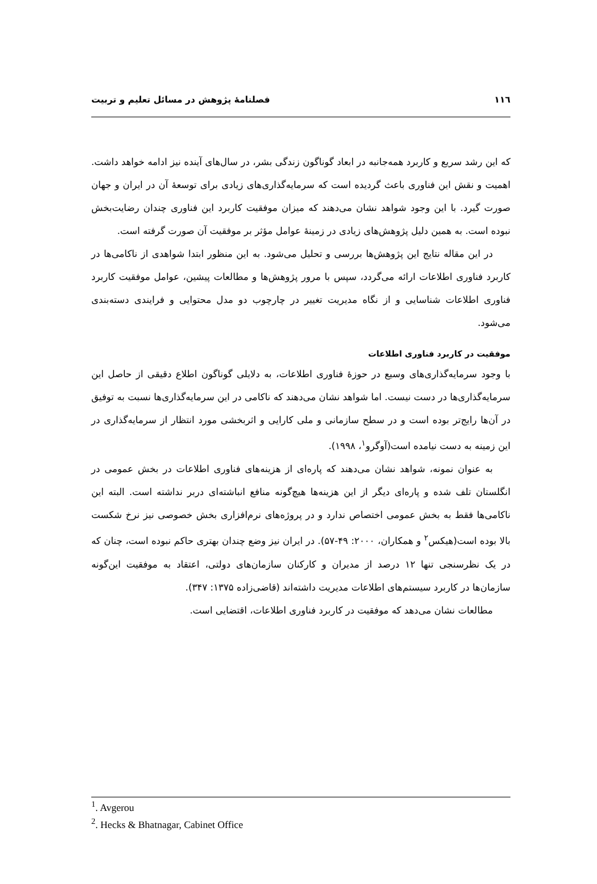۱۱٦ فصلنامهٔ پژوهش در مسائل تعلیم و تربیت
که این رشد سریع و کاربرد همه‌جانبه در ابعاد گوناگون زندگی بشر، در سال‌های آینده نیز ادامه خواهد داشت. اهمیت و نقش این فناوری باعث گردیده است که سرمایه‌گذاری‌های زیادی برای توسعهٔ آن در ایران و جهان صورت گیرد. با این وجود شواهد نشان می‌دهند که میزان موفقیت کاربرد این فناوری چندان رضایت‌بخش نبوده است. به همین دلیل پژوهش‌های زیادی در زمینهٔ عوامل مؤثر بر موفقیت آن صورت گرفته است.
در این مقاله نتایج این پژوهش‌ها بررسی و تحلیل می‌شود. به این منظور ابتدا شواهدی از ناکامی‌ها در کاربرد فناوری اطلاعات ارائه می‌گردد، سپس با مرور پژوهش‌ها و مطالعات پیشین، عوامل موفقیت کاربرد فناوری اطلاعات شناسایی و از نگاه مدیریت تغییر در چارچوب دو مدل محتوایی و فرایندی دسته‌بندی می‌شود.
موفقیت در کاربرد فناوری اطلاعات
با وجود سرمایه‌گذاری‌های وسیع در حوزهٔ فناوری اطلاعات، به دلایلی گوناگون اطلاع دقیقی از حاصل این سرمایه‌گذاری‌ها در دست نیست. اما شواهد نشان می‌دهند که ناکامی در این سرمایه‌گذاری‌ها نسبت به توفیق در آن‌ها رایج‌تر بوده است و در سطح سازمانی و ملی کارایی و اثربخشی مورد انتظار از سرمایه‌گذاری در این زمینه به دست نیامده است(آوگرو<sup>۱</sup>، ۱۹۹۸).
به عنوان نمونه، شواهد نشان می‌دهند که پاره‌ای از هزینه‌های فناوری اطلاعات در بخش عمومی در انگلستان تلف شده و پاره‌ای دیگر از این هزینه‌ها هیچ‌گونه منافع انباشته‌ای دربر نداشته است. البته این ناکامی‌ها فقط به بخش عمومی اختصاص ندارد و در پروژه‌های نرم‌افزاری بخش خصوصی نیز نرخ شکست بالا بوده است(هیکس<sup>۲</sup> و همکاران، ۲۰۰۰: ۴۹-۵۷). در ایران نیز وضع چندان بهتری حاکم نبوده است، چنان که در یک نظرسنجی تنها ۱۲ درصد از مدیران و کارکنان سازمان‌های دولتی، اعتقاد به موفقیت این‌گونه سازمان‌ها در کاربرد سیستم‌های اطلاعات مدیریت داشته‌اند (قاضی‌زاده ۱۳۷۵: ۳۴۷).
مطالعات نشان می‌دهد که موفقیت در کاربرد فناوری اطلاعات، اقتضایی است.
<sup>1</sup>. Avgerou
<sup>2</sup>. Hecks & Bhatnagar, Cabinet Office